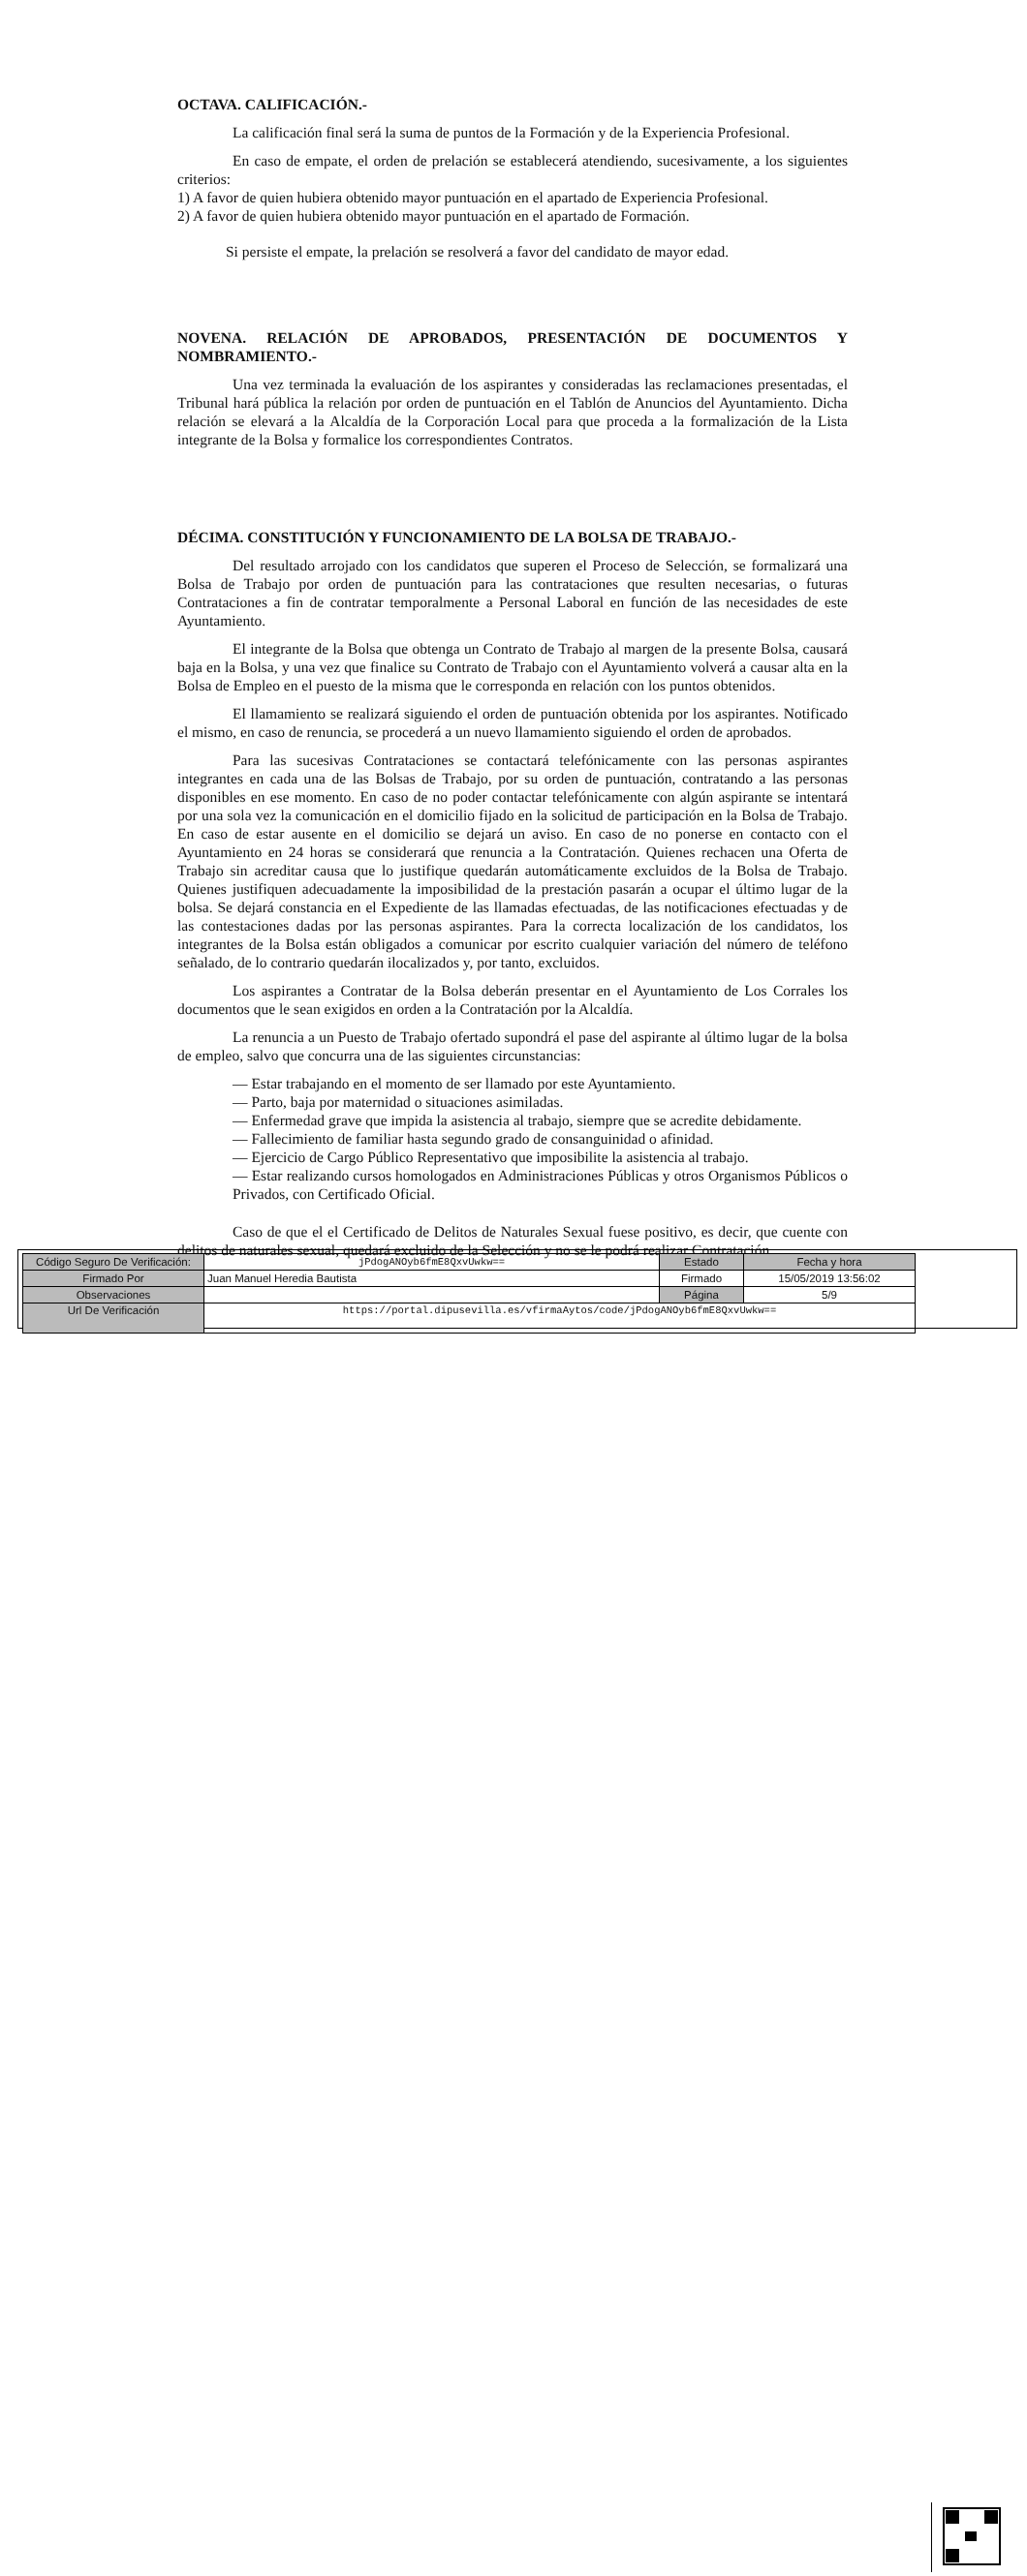OCTAVA. CALIFICACIÓN.-
La calificación final será la suma de puntos de la Formación y de la Experiencia Profesional.
En caso de empate, el orden de prelación se establecerá atendiendo, sucesivamente, a los siguientes criterios:
1) A favor de quien hubiera obtenido mayor puntuación en el apartado de Experiencia Profesional.
2) A favor de quien hubiera obtenido mayor puntuación en el apartado de Formación.
Si persiste el empate, la prelación se resolverá a favor del candidato de mayor edad.
NOVENA. RELACIÓN DE APROBADOS, PRESENTACIÓN DE DOCUMENTOS Y NOMBRAMIENTO.-
Una vez terminada la evaluación de los aspirantes y consideradas las reclamaciones presentadas, el Tribunal hará pública la relación por orden de puntuación en el Tablón de Anuncios del Ayuntamiento. Dicha relación se elevará a la Alcaldía de la Corporación Local para que proceda a la formalización de la Lista integrante de la Bolsa y formalice los correspondientes Contratos.
DÉCIMA. CONSTITUCIÓN Y FUNCIONAMIENTO DE LA BOLSA DE TRABAJO.-
Del resultado arrojado con los candidatos que superen el Proceso de Selección, se formalizará una Bolsa de Trabajo por orden de puntuación para las contrataciones que resulten necesarias, o futuras Contrataciones a fin de contratar temporalmente a Personal Laboral en función de las necesidades de este Ayuntamiento.
El integrante de la Bolsa que obtenga un Contrato de Trabajo al margen de la presente Bolsa, causará baja en la Bolsa, y una vez que finalice su Contrato de Trabajo con el Ayuntamiento volverá a causar alta en la Bolsa de Empleo en el puesto de la misma que le corresponda en relación con los puntos obtenidos.
El llamamiento se realizará siguiendo el orden de puntuación obtenida por los aspirantes. Notificado el mismo, en caso de renuncia, se procederá a un nuevo llamamiento siguiendo el orden de aprobados.
Para las sucesivas Contrataciones se contactará telefónicamente con las personas aspirantes integrantes en cada una de las Bolsas de Trabajo, por su orden de puntuación, contratando a las personas disponibles en ese momento. En caso de no poder contactar telefónicamente con algún aspirante se intentará por una sola vez la comunicación en el domicilio fijado en la solicitud de participación en la Bolsa de Trabajo. En caso de estar ausente en el domicilio se dejará un aviso. En caso de no ponerse en contacto con el Ayuntamiento en 24 horas se considerará que renuncia a la Contratación. Quienes rechacen una Oferta de Trabajo sin acreditar causa que lo justifique quedarán automáticamente excluidos de la Bolsa de Trabajo. Quienes justifiquen adecuadamente la imposibilidad de la prestación pasarán a ocupar el último lugar de la bolsa. Se dejará constancia en el Expediente de las llamadas efectuadas, de las notificaciones efectuadas y de las contestaciones dadas por las personas aspirantes. Para la correcta localización de los candidatos, los integrantes de la Bolsa están obligados a comunicar por escrito cualquier variación del número de teléfono señalado, de lo contrario quedarán ilocalizados y, por tanto, excluidos.
Los aspirantes a Contratar de la Bolsa deberán presentar en el Ayuntamiento de Los Corrales los documentos que le sean exigidos en orden a la Contratación por la Alcaldía.
La renuncia a un Puesto de Trabajo ofertado supondrá el pase del aspirante al último lugar de la bolsa de empleo, salvo que concurra una de las siguientes circunstancias:
— Estar trabajando en el momento de ser llamado por este Ayuntamiento.
— Parto, baja por maternidad o situaciones asimiladas.
— Enfermedad grave que impida la asistencia al trabajo, siempre que se acredite debidamente.
— Fallecimiento de familiar hasta segundo grado de consanguinidad o afinidad.
— Ejercicio de Cargo Público Representativo que imposibilite la asistencia al trabajo.
— Estar realizando cursos homologados en Administraciones Públicas y otros Organismos Públicos o Privados, con Certificado Oficial.
Caso de que el el Certificado de Delitos de Naturales Sexual fuese positivo, es decir, que cuente con delitos de naturales sexual, quedará excluido de la Selección y no se le podrá realizar Contratación,
| Código Seguro De Verificación: | jPdogANOyb6fmE8QxvUwkw== | Estado | Fecha y hora |
| Firmado Por | Juan Manuel Heredia Bautista | Firmado | 15/05/2019 13:56:02 |
| Observaciones | | Página | 5/9 |
| Url De Verificación | https://portal.dipusevilla.es/vfirmaAytos/code/jPdogANOyb6fmE8QxvUwkw== | | |